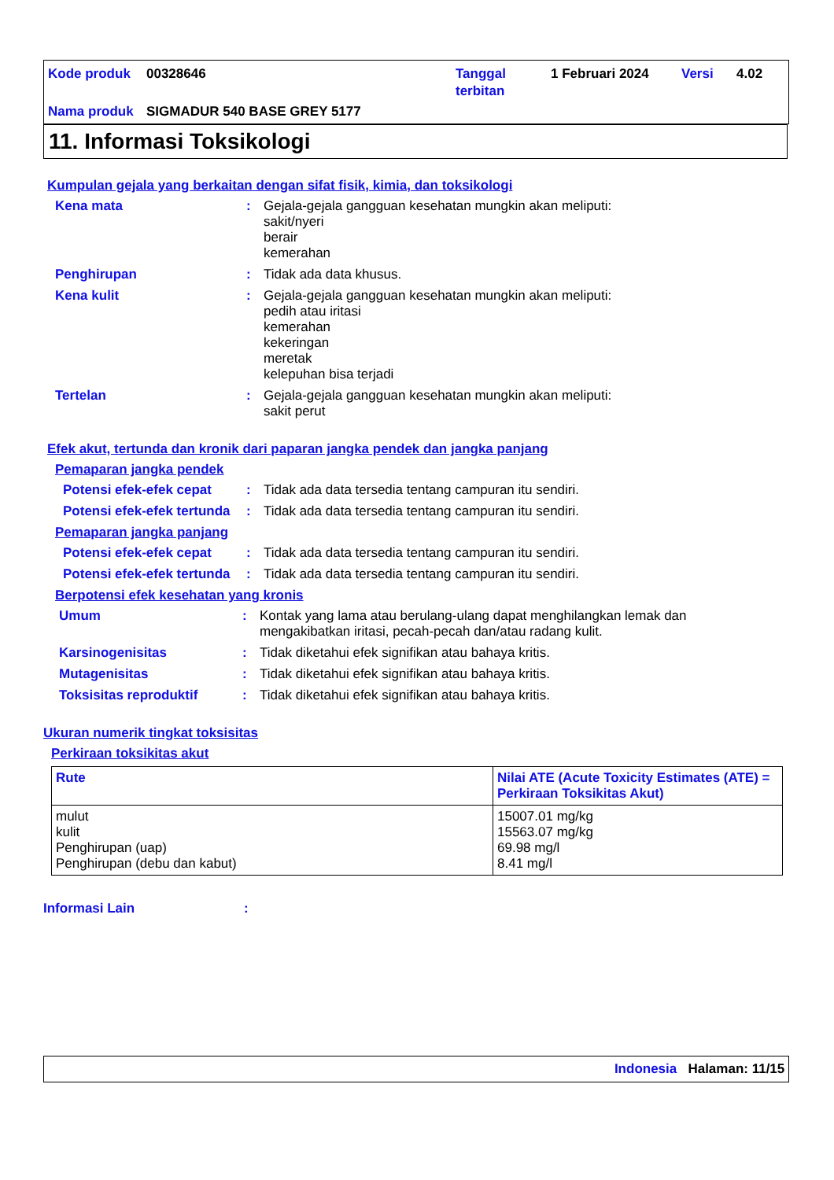Kode produk 00328646 Tanggal
terbitan 1 Februari 2024 Versi 4.02
Nama produk SIGMADUR 540 BASE GREY 5177
11. Informasi Toksikologi
Kumpulan gejala yang berkaitan dengan sifat fisik, kimia, dan toksikologi
Kena mata: Gejala-gejala gangguan kesehatan mungkin akan meliputi:
sakit/nyeri
berair
kemerahan
Penghirupan: Tidak ada data khusus.
Kena kulit: Gejala-gejala gangguan kesehatan mungkin akan meliputi:
pedih atau iritasi
kemerahan
kekeringan
meretak
kelepuhan bisa terjadi
Tertelan: Gejala-gejala gangguan kesehatan mungkin akan meliputi:
sakit perut
Efek akut, tertunda dan kronik dari paparan jangka pendek dan jangka panjang
Pemaparan jangka pendek
Potensi efek-efek cepat: Tidak ada data tersedia tentang campuran itu sendiri.
Potensi efek-efek tertunda: Tidak ada data tersedia tentang campuran itu sendiri.
Pemaparan jangka panjang
Potensi efek-efek cepat: Tidak ada data tersedia tentang campuran itu sendiri.
Potensi efek-efek tertunda: Tidak ada data tersedia tentang campuran itu sendiri.
Berpotensi efek kesehatan yang kronis
Umum: Kontak yang lama atau berulang-ulang dapat menghilangkan lemak dan
mengakibatkan iritasi, pecah-pecah dan/atau radang kulit.
Karsinogenisitas: Tidak diketahui efek signifikan atau bahaya kritis.
Mutagenisitas: Tidak diketahui efek signifikan atau bahaya kritis.
Toksisitas reproduktif: Tidak diketahui efek signifikan atau bahaya kritis.
Ukuran numerik tingkat toksisitas
Perkiraan toksikitas akut
| Rute | Nilai ATE (Acute Toxicity Estimates (ATE) = Perkiraan Toksikitas Akut) |
| --- | --- |
| mulut kulit Penghirupan (uap) Penghirupan (debu dan kabut) | 15007.01 mg/kg 15563.07 mg/kg 69.98 mg/l 8.41 mg/l |
Informasi Lain:
Indonesia Halaman: 11/15